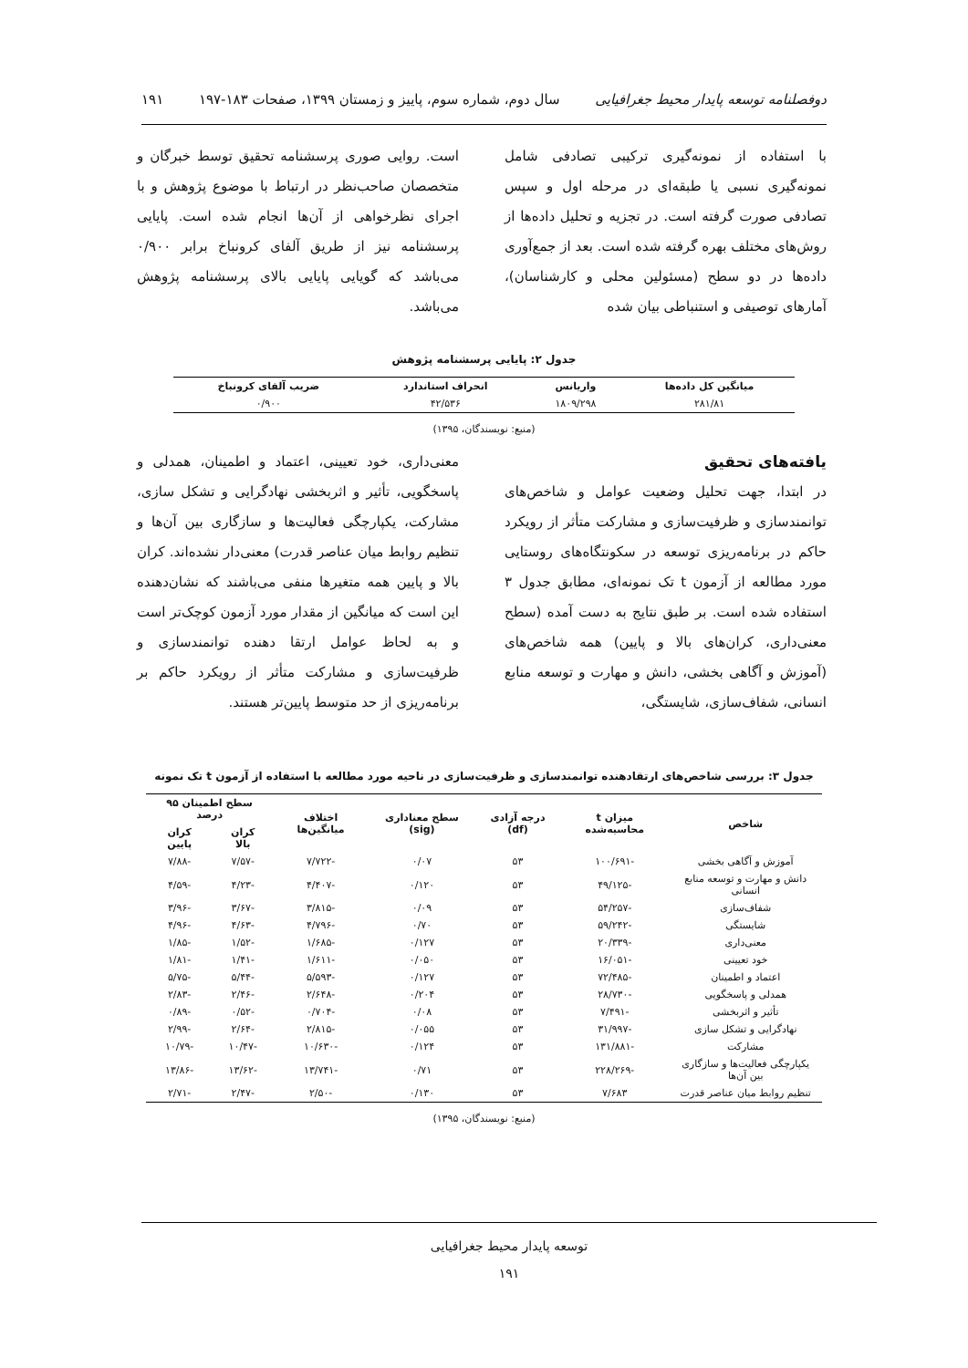دوفصلنامه توسعه پایدار محیط جغرافیایی سال دوم، شماره سوم، پاییز و زمستان ۱۳۹۹، صفحات ۱۸۳-۱۹۷ ۱۹۱
با استفاده از نمونه‌گیری ترکیبی تصادفی شامل نمونه‌گیری نسبی یا طبقه‌ای در مرحله اول و سپس تصادفی صورت گرفته است. در تجزیه و تحلیل داده‌ها از روش‌های مختلف بهره گرفته شده است. بعد از جمع‌آوری داده‌ها در دو سطح (مسئولین محلی و کارشناسان)، آمارهای توصیفی و استنباطی بیان شده
است. روایی صوری پرسشنامه تحقیق توسط خبرگان و متخصصان صاحب‌نظر در ارتباط با موضوع پژوهش و با اجرای نظرخواهی از آن‌ها انجام شده است. پایایی پرسشنامه نیز از طریق آلفای کرونباخ برابر ۰/۹۰۰ می‌باشد که گویایی پایایی بالای پرسشنامه پژوهش می‌باشد.
جدول ۲: پایایی پرسشنامه پژوهش
| میانگین کل داده‌ها | واریانس | انحراف استاندارد | ضریب آلفای کرونباخ |
| --- | --- | --- | --- |
| ۲۸۱/۸۱ | ۱۸۰۹/۲۹۸ | ۴۲/۵۳۶ | ۰/۹۰۰ |
(منبع: نویسندگان، ۱۳۹۵)
یافته‌های تحقیق
در ابتدا، جهت تحلیل وضعیت عوامل و شاخص‌های توانمندسازی و ظرفیت‌سازی و مشارکت متأثر از رویکرد حاکم در برنامه‌ریزی توسعه در سکونتگاه‌های روستایی مورد مطالعه از آزمون t تک نمونه‌ای، مطابق جدول ۳ استفاده شده است. بر طبق نتایج به دست آمده (سطح معنی‌داری، کران‌های بالا و پایین) همه شاخص‌های (آموزش و آگاهی بخشی، دانش و مهارت و توسعه منابع انسانی، شفاف‌سازی، شایستگی،
معنی‌داری، خود تعیینی، اعتماد و اطمینان، همدلی و پاسخگویی، تأثیر و اثربخشی نهادگرایی و تشکل سازی، مشارکت، یکپارچگی فعالیت‌ها و سازگاری بین آن‌ها و تنظیم روابط میان عناصر قدرت) معنی‌دار نشده‌اند. کران بالا و پایین همه متغیرها منفی می‌باشند که نشان‌دهنده این است که میانگین از مقدار مورد آزمون کوچک‌تر است و به لحاظ عوامل ارتقا دهنده توانمندسازی و ظرفیت‌سازی و مشارکت متأثر از رویکرد حاکم بر برنامه‌ریزی از حد متوسط پایین‌تر هستند.
جدول ۳: بررسی شاخص‌های ارتقادهنده توانمندسازی و ظرفیت‌سازی در ناحیه مورد مطالعه با استفاده از آزمون t تک نمونه
| شاخص | میزان t محاسبه‌شده | درجه آزادی (df) | سطح معناداری (sig) | اختلاف میانگین‌ها | سطح اطمینان ۹۵ درصد | |
| --- | --- | --- | --- | --- | --- | --- |
| | | | | | کران بالا | کران پایین |
| آموزش و آگاهی بخشی | -۱۰۰/۶۹۱ | ۵۳ | ۰/۰۷ | -۷/۷۲۲ | -۷/۵۷ | -۷/۸۸ |
| دانش و مهارت و توسعه منابع انسانی | -۴۹/۱۲۵ | ۵۳ | ۰/۱۲۰ | -۴/۴۰۷ | -۴/۲۳ | -۴/۵۹ |
| شفاف‌سازی | -۵۴/۲۵۷ | ۵۳ | ۰/۰۹ | -۳/۸۱۵ | -۳/۶۷ | -۳/۹۶ |
| شایستگی | -۵۹/۲۴۲ | ۵۳ | ۰/۷۰ | -۴/۷۹۶ | -۴/۶۳ | -۴/۹۶ |
| معنی‌داری | -۲۰/۳۳۹ | ۵۳ | ۰/۱۲۷ | -۱/۶۸۵ | -۱/۵۲ | -۱/۸۵ |
| خود تعیینی | -۱۶/۰۵۱ | ۵۳ | ۰/۰۵۰ | -۱/۶۱۱ | -۱/۴۱ | -۱/۸۱ |
| اعتماد و اطمینان | -۷۲/۴۸۵ | ۵۳ | ۰/۱۲۷ | -۵/۵۹۳ | -۵/۴۴ | -۵/۷۵ |
| همدلی و پاسخگویی | -۲۸/۷۳۰ | ۵۳ | ۰/۲۰۴ | -۲/۶۴۸ | -۲/۴۶ | -۲/۸۳ |
| تأثیر و اثربخشی | -۷/۴۹۱ | ۵۳ | ۰/۰۸ | -۰/۷۰۴ | -۰/۵۲ | -۰/۸۹ |
| نهادگرایی و تشکل سازی | -۳۱/۹۹۷ | ۵۳ | ۰/۰۵۵ | -۲/۸۱۵ | -۲/۶۴ | -۲/۹۹ |
| مشارکت | -۱۳۱/۸۸۱ | ۵۳ | ۰/۱۲۴ | -۱۰/۶۳۰ | -۱۰/۴۷ | -۱۰/۷۹ |
| یکپارچگی فعالیت‌ها و سازگاری بین آن‌ها | -۲۲۸/۲۶۹ | ۵۳ | ۰/۷۱ | -۱۳/۷۴۱ | -۱۳/۶۲ | -۱۳/۸۶ |
| تنظیم روابط میان عناصر قدرت | ۷/۶۸۳ | ۵۳ | ۰/۱۳۰ | -۲/۵۰ | -۲/۴۷ | -۲/۷۱ |
(منبع: نویسندگان، ۱۳۹۵)
توسعه پایدار محیط جغرافیایی
۱۹۱